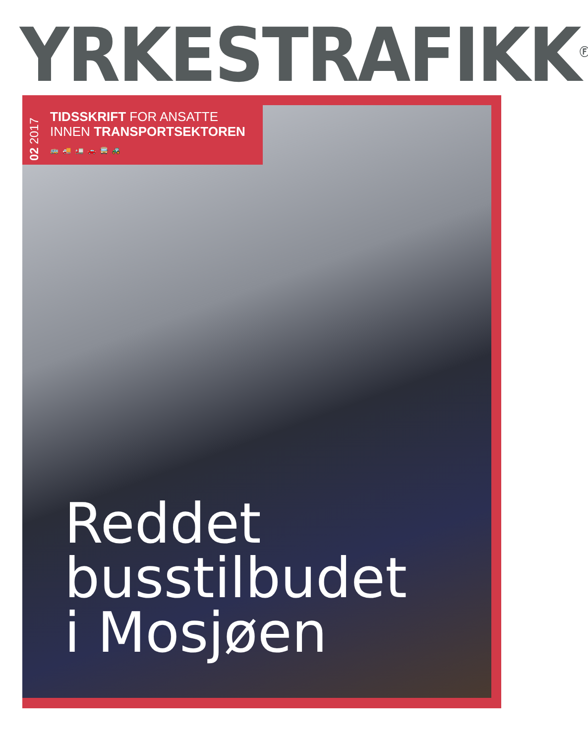YRKESTRAFIKK<sup>Ⓕ</sup>
02 2017
TIDSSKRIFT FOR ANSATTE
INNEN TRANSPORTSEKTOREN
🚌 🚚 🚛 🚗 🚍 🚜
Reddet
busstilbudet
i Mosjøen